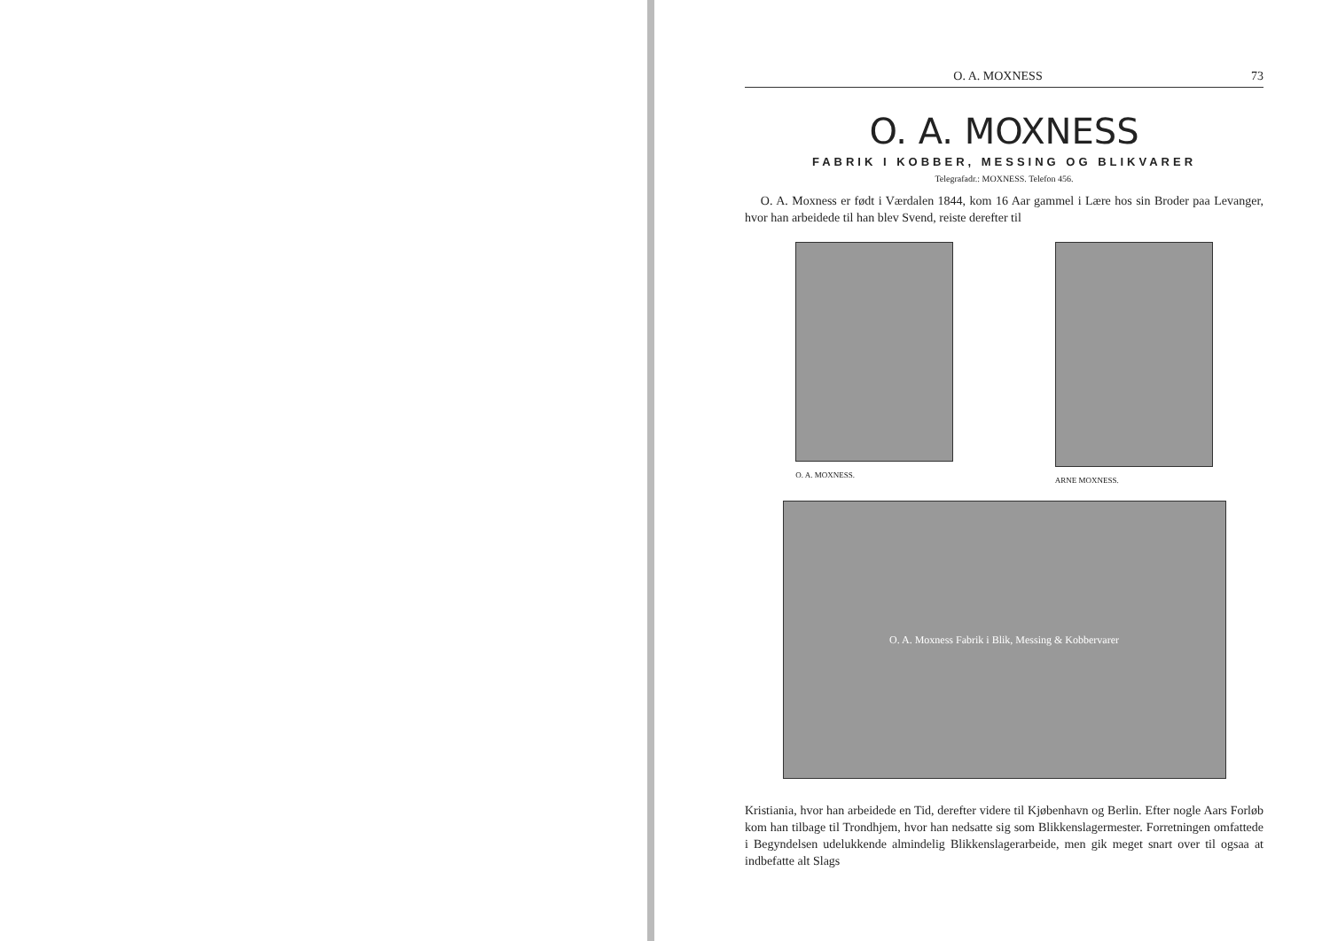O. A. MOXNESS 73
O. A. MOXNESS
FABRIK I KOBBER, MESSING OG BLIKVARER
Telegrafadr.: MOXNESS. Telefon 456.
O. A. Moxness er født i Værdalen 1844, kom 16 Aar gammel i Lære hos sin Broder paa Levanger, hvor han arbeidede til han blev Svend, reiste derefter til
O. A. MOXNESS.
ARNE MOXNESS.
O. A. Moxness Fabrik i Blik, Messing & Kobbervarer
Kristiania, hvor han arbeidede en Tid, derefter videre til Kjøbenhavn og Berlin. Efter nogle Aars Forløb kom han tilbage til Trondhjem, hvor han nedsatte sig som Blikkenslagermester. Forretningen omfattede i Begyndelsen udelukkende almindelig Blikkenslagerarbeide, men gik meget snart over til ogsaa at indbefatte alt Slags